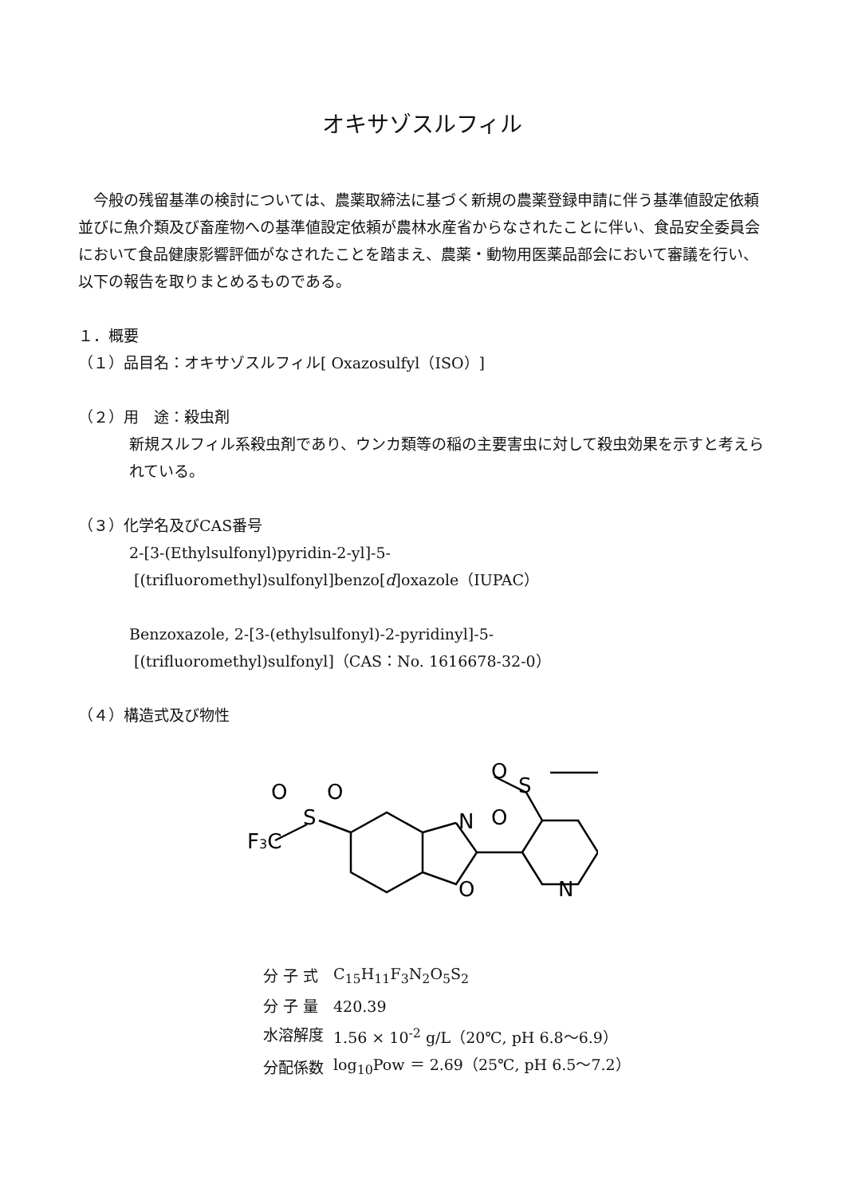オキサゾスルフィル
今般の残留基準の検討については、農薬取締法に基づく新規の農薬登録申請に伴う基準値設定依頼並びに魚介類及び畜産物への基準値設定依頼が農林水産省からなされたことに伴い、食品安全委員会において食品健康影響評価がなされたことを踏まえ、農薬・動物用医薬品部会において審議を行い、以下の報告を取りまとめるものである。
１．概要
（１）品目名：オキサゾスルフィル[ Oxazosulfyl（ISO）]
（２）用　途：殺虫剤
新規スルフィル系殺虫剤であり、ウンカ類等の稲の主要害虫に対して殺虫効果を示すと考えられている。
（３）化学名及びCAS番号
2-[3-(Ethylsulfonyl)pyridin-2-yl]-5-
[(trifluoromethyl)sulfonyl]benzo[d]oxazole（IUPAC）
Benzoxazole, 2-[3-(ethylsulfonyl)-2-pyridinyl]-5-
[(trifluoromethyl)sulfonyl]（CAS：No. 1616678-32-0）
（４）構造式及び物性
N
O
N
S
O
O
S
O
O
F3C
| 分 子 式 | C<sub>15</sub>H<sub>11</sub>F<sub>3</sub>N<sub>2</sub>O<sub>5</sub>S<sub>2</sub> |
| 分 子 量 | 420.39 |
| 水溶解度 | 1.56 × 10<sup>-2</sup> g/L（20℃, pH 6.8～6.9） |
| 分配係数 | log<sub>10</sub>Pow ＝ 2.69（25℃, pH 6.5～7.2） |